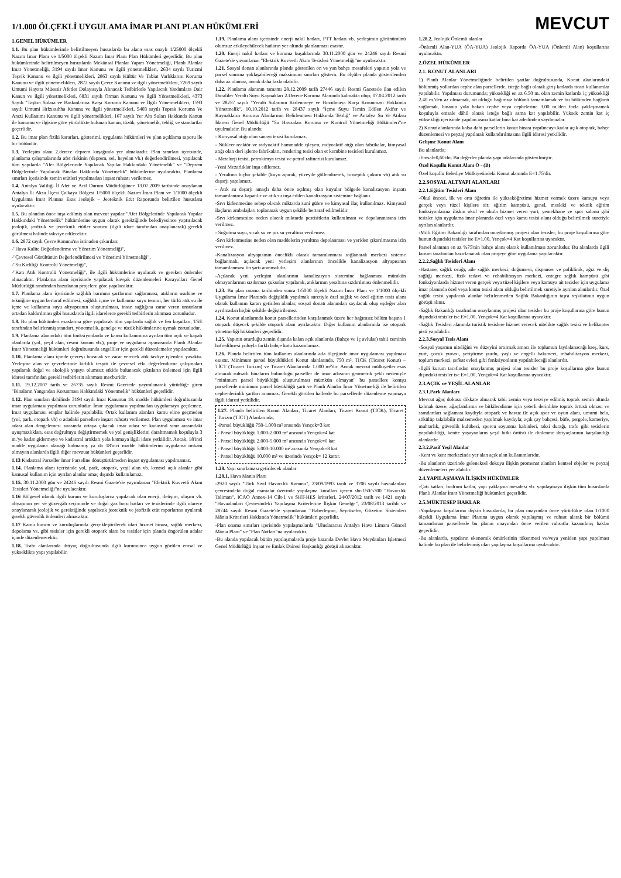1/1.000 ÖLÇEKLİ UYGULAMA İMAR PLANI PLAN HÜKÜMLERİ
MEVCUT
1.GENEL HÜKÜMLER
1.1. Bu plan hükümlerinde belirtilmeyen hususlarda bu alana esas onaylı 1/25000 ölçekli Nazım İmar Planı ve 1/5000 ölçekli Nazım İmar Planı Plan Hükümleri geçerlidir. Bu plan hükümlerinde belirtilmeyen hususlarda Mekânsal Planlar Yapım Yönetmeliği, Planlı Alanlar İmar Yönetmeliği, 3194 sayılı İmar Kanunu ve ilgili yönetmelikleri, 2634 sayılı Turizmi Teşvik Kanunu ve ilgili yönetmelikleri, 2863 sayılı Kültür Ve Tabiat Varlıklarını Koruma Kanunu ve ilgili yönetmelikleri, 2872 sayılı Çevre Kanunu ve ilgili yönetmelikleri, 7269 sayılı Umumi Hayata Müessir Afetler Dolayısıyla Alınacak Tedbirlerle Yapılacak Yardımlara Dair Kanun ve ilgili yönetmelikleri, 6831 sayılı Orman Kanunu ve İlgili Yönetmelikleri, 4373 Sayılı "Taşkın Sulara ve Baskınlarına Karşı Koruma Kanunu ve İlgili Yönetmelikleri, 1593 sayılı Umumi Hıfzıssıhha Kanunu ve ilgili yönetmelikleri, 5403 sayılı Toprak Koruma Ve Arazi Kullanımı Kanunu ve ilgili yönetmelikleri, 167 sayılı Yer Altı Suları Hakkında Kanun ile konumu ve ilgisine göre yürürlükte bulunan kanun, tüzük, yönetmelik, tebliğ ve standartlar geçerlidir.
1.2. Bu imar plan fiziki kararları, gösterimi, uygulama hükümleri ve plan açıklama raporu ile bir bütündür.
1.3. Yerleşim alanı 2.derece deprem kuşağında yer almaktadır. Plan sınırları içerisinde, planlama çalışmalarında afet riskinin (deprem, sel, heyelan vb.) değerlendirilmesi, yapılacak tüm yapılarda "Afet Bölgelerinde Yapılacak Yapılar Hakkındaki Yönetmelik" ve "Deprem Bölgelerinde Yapılacak Binalar Hakkında Yönetmelik" hükümlerine uyulacaktır. Planlama sınırları içerisinde zemin etütleri yapılmadan inşaat ruhsatı verilemez.
1.4. Antalya Valiliği İl Afet ve Acil Durum Müdürlüğünce 13.07.2009 tarihinde onaylanan Antalya İli Aksu İlçesi Çalkaya Bölgesi 1/5000 ölçekli Nazım İmar Planı ve 1/1000 ölçekli Uygulama İmar Planına Esas Jeolojik – Jeoteknik Etüt Raporunda belirtilen hususlara uyulacaktır.
1.5. Bu plandan önce inşa edilmiş olan mevcut yapılar "Afet Bölgelerinde Yapılacak Yapılar Hakkındaki Yönetmelik" hükümlerine uygun olarak gerektiğinde belediyesince yaptırılacak jeolojik, jeofizik ve jeoteknik etütler sonucu (ilgili idare tarafından onaylanarak) gerekli görülmesi halinde takviye edilecektir.
1.6. 2872 sayılı Çevre Kanunu'na istinaden çıkarılan;
-"Hava Kalite Değerlendirme ve Yönetim Yönetmeliği",
-"Çevresel Gürültünün Değerlendirilmesi ve Yönetimi Yönetmeliği",
-"Su Kirliliği Kontrolü Yönetmeliği",
-"Katı Atık Kontrolü Yönetmeliği", ile ilgili hükümlerine uyulacak ve gereken önlemler alınacaktır. Planlama alanı içerisinde yapılacak kavşak düzenlemeleri Karayolları Genel Müdürlüğü tarafından hazırlanan projelere göre yapılacaktır.
1.7. Planlama alanı içerisinde sağlıklı barınma şartlarının sağlanması, atıkların usulüne ve tekniğine uygun bertaraf edilmesi, sağlıklı içme ve kullanma suyu temini, her türlü atık su ile içme ve kullanma suyu altyapısının oluşturulması, insan sağlığına zarar veren unsurların ortadan kaldırılması gibi hususlarda ilgili idarelerce gerekli tedbirlerin alınması zorunludur.
1.8. Bu plan hükümleri esaslarına göre yapılacak tüm yapılarda sağlık ve fen koşulları, TSE tarafından belirlenmiş standart, yönetmelik, genelge ve tüzük hükümlerine uymak zorunludur.
1.9. Planlama alanındaki tüm fonksiyonlarda ve kamu kullanımına ayrılan tüm açık ve kapalı alanlarda (yol, yeşil alan, resmi kurum vb.), proje ve uygulama aşamasında Planlı Alanlar İmar Yönetmeliği hükümleri doğrultusunda engelliler için gerekli düzenlemeler yapılacaktır.
1.10. Planlama alanı içinde çevreyi bozacak ve zarar verecek atık tasfiye işlemleri yasaktır. Yerleşme alan ve çevrelerinde kirlilik tespiti ile çevresel etki değerlendirme çalışmaları yapılarak doğal ve ekolojik yapıya olumsuz etkide bulunacak çıktıların önlemesi için ilgili idaresi tarafından gerekli tedbirlerin alınması mecburidir.
1.11. 19.12.2007 tarih ve 26735 sayılı Resmi Gazetede yayımlanarak yürürlüğe giren "Binaların Yangından Korunması Hakkındaki Yönetmelik" hükümleri geçerlidir.
1.12. Plan sınırları dahilinde 3194 sayılı İmar Kanunun 18. madde hükümleri doğrultusunda imar uygulaması yapılması zorunludur. İmar uygulaması yapılmadan uygulamaya geçilemez. İmar uygulaması etaplar halinde yapılabilir. Ortak kullanım alanları kamu eline geçmeden (yol, park, otopark vb) o adadaki parsellere inşaat ruhsatı verilemez. Plan uygulaması ve imar adası alan dengelemesi sırasında ortaya çıkacak imar adası ve kadastral sınır arasındaki uyuşmazlıkları, esas doğrultuyu değiştirmemek ve yol genişliklerini daraltmamak koşuluyla 3 m.'ye kadar gidermeye ve kadastral artıkları yola katmaya ilgili idare yetkilidir. Ancak, 18'inci madde uygulama olanağı kalmamış ya da 18'inci madde hükümlerini uygulama imkânı olmayan alanlarda ilgili diğer mevzuat hükümleri geçerlidir.
1.13 Kadastral Parseller İmar Parseline dönüştürülmeden inşaat uygulaması yapılmamaz.
1.14. Planlama alanı içerisinde yol, park, otopark, yeşil alan vb. kentsel açık alanlar gibi kamusal kullanım için ayrılan alanlar amaç dışında kullanılamaz.
1.15. 30.11.2000 gün ve 24246 sayılı Resmi Gazete'de yayımlanan "Elektrik Kuvvetli Akım Tesisleri Yönetmeliği"ne uyulacaktır.
1.16 Bölgesel olarak ilgili kurum ve kuruluşlarca yapılacak olan enerji, iletişim, ulaşım vb. altyapının yer ve güzergâh seçiminde ve doğal gaz boru hatları ve tesislerinde ilgili idarece onaylanarak jeolojik ve gerektiğinde yapılacak jeoteknik ve jeofizik etüt raporlarına uyularak gerekli güvenlik önlemleri alınacaktır.
1.17 Kamu kurum ve kuruluşlarında gerçekleştirilecek idari hizmet binası, sağlık merkezi, depolama vs. gibi tesisler için gerekli otopark alanı bu tesisler için planda öngörülen adalar içinde düzenlenecektir.
1.18. Trafo alanlarında ihtiyaç doğrultusunda ilgili kurumunca uygun görülen emsal ve yükseklikte yapı yapılabilir.
1.19. Planlama alanı içerisinde enerji nakil hatları, PTT hatları vb. yerleşimin görünümünü olumsuz etkileyebilecek hatların yer altında planlanması esastır.
1.20. Enerji nakil hatları ve koruma kuşaklarında 30.11.2000 gün ve 24246 sayılı Resmi Gazete'de yayımlanan "Elektrik Kuvvetli Akım Tesisleri Yönetmeliği"ne uyulacaktır.
1.21. Sosyal donatı alanlarında planda gösterilen ön ve yan bahçe mesafeleri yapının yola ve parsel sınırına yaklaşabileceği maksimum sınırları gösterir. Bu ölçüler planda gösterilenden daha az olamaz, ancak daha fazla olabilir.
1.22. Planlama alanının tamamı 28.12.2009 tarih 27446 sayılı Resmi Gazetede ilan edilen Duraliler Yeraltı Suyu Kaynakları 2.Derece Koruma Alanında kalmakta olup; 07.04.2012 tarih ve 28257 sayılı "Yeraltı Sularının Kirlenmeye ve Bozulmaya Karşı Korunması Hakkında Yönetmelik", 10.10.2012 tarih ve 28437 sayılı "İçme Suyu Temin Edilen Akifer ve Kaynakların Koruma Alanlarının Belirlenmesi Hakkında Tebliğ" ve Antalya Su Ve Atıksu İdaresi Genel Müdürlüğü "Su Havzaları Koruma ve Kontrol Yönetmeliği Hükümleri"ne uyulmalıdır. Bu alanda;
- Kimyasal atığı olan sanayi tesisi kurulamaz.
- Nükleer reaktör ve radyoaktif hammadde işleyen, radyoaktif atığı olan fabrikalar, kimyasal atığı olan deri işleme fabrikaları, rendering tesisi olan et kombine tesisleri kurulamaz.
- Metalurji tesisi, petrokimya tesisi ve petrol rafinerisi kurulamaz.
-Yeni Mezarlıklar inşa edilemez.
- Yeraltına hiçbir şekilde (kuyu açarak, yüzeyde göllendirerek, fosseptik çukuru vb) atık su deşarjı yapılamaz.
- Atık su deşarjı amaçlı daha önce açılmış olan kuyular bölgede kanalizasyon inşaatı tamamlanınca kapatılır ve atık su inşa edilen kanalizasyon sistemine bağlanır.
-Sıvı kirlenmesine sebep olacak miktarda suni gübre ve kimyasal ilaç kullanılmaz. Kimyasal ilaçların ambalajları toplanarak uygun şekilde bertaraf edilmelidir.
-Sıvı kirlenmesine neden olacak miktarda pestisitlerin kullanılması ve depolanmasına izin verilmez.
- Soğutma suyu, sıcak su ve pis su yeraltına verilemez.
-Sıvı kirlenmesine neden olan maddelerin yeraltına depolanması ve yeriden çıkarılmasına izin verilmez.
-Kanalizasyon altyapısının öncelikli olarak tamamlanması sağlanarak merkezi sisteme bağlanmalı, açılacak yeni yerleşim alanlarının öncelikle kanalizasyon altyapısının tamamlanması ön şartı aranmalıdır.
-Açılacak yeni yerleşim alanlarının kanalizasyon sistemine bağlanması mümkün olmayanlarının sızdırmaz çukurlar yapılarak, atıklarının yeraltına sızdırılması önlenmelidir.
1.23. Bu plan onama tarihinden sonra 1/5000 ölçekli Nazım İmar Planı ve 1/1000 ölçekli Uygulama İmar Planında değişiklik yapılmak suretiyle özel sağlık ve özel eğitim tesis alanı olarak kullanım kararı getirilen alanlar, sosyal donatı alanından sayılacak olup eşdeğer alan ayrılmadan hiçbir şekilde değiştirilemez.
1.24. Konut alanlarında konut parsellerinden karşılanmak üzere her bağımsız bölüm başına 1 otopark düşecek şekilde otopark alanı ayrılacaktır. Diğer kullanım alanlarında ise otopark yönetmeliği hükümleri geçerlidir.
1.25. Yapının oturduğu zemin dışında kalan açık alanlarda (Bahçe ve İç avlular) tabii zeminin hafredilmesi yoluyla farklı bahçe kotu kazanılamaz.
1.26. Planda belirtilen tüm kullanım alanlarında ada ölçeğinde imar uygulaması yapılması esastır. Minimum parsel büyüklükleri Konut alanlarında, 750 m², TİCK (Ticaret Konut) – TİCT (Ticaret Turizm) ve Ticaret Alanlarında 1.000 m²'dir. Ancak mevcut mülkiyetler esas alınarak ruhsatlı binaların bulunduğu parseller ile imar adasının geometrik şekli nedeniyle "minimum parsel büyüklüğü oluşturulması mümkün olmayan" bu parsellere komşu parsellerde minimum parsel büyüklüğü şartı ve Planlı Alanlar İmar Yönetmeliği ile belirtilen cephe-derinlik şartları aranmaz. Gerekli görülen hallerde bu parsellerde düzenleme yapmaya ilgili idaresi yetkilidir.
1.27. Planda belirtilen Konut Alanları, Ticaret Alanları, Ticaret Konut (TİCK), Ticaret Turizm (TİCT) Alanlarında;
-Parsel büyüklüğü 750-1.000 m² arasında Yençok=3 kat
- Parsel büyüklüğü 1.000-2.000 m² arasında Yençok=4 kat
- Parsel büyüklüğü 2.000-5.000 m² arasında Yençok=6 kat
- Parsel büyüklüğü 5.000-10.000 m² arasında Yençok=8 kat
- Parsel büyüklüğü 10.000 m² ve üzerinde Yençok= 12 kattır.
1.28. Yapı sınırlaması getirilecek alanlar
1.28.1. Hava Mania Planı
-2920 sayılı "Türk Sivil Havacılık Kanunu", 23/09/1993 tarih ve 3706 sayılı havaalanları çevresindeki doğal manialar üzerinde yapılaşma kuralları içeren shr-150/5300 "Havacılık Talimatı", ICAO Annex-14 Cilt-1 ve SHT-HES kriterleri, 24/07/2012 tarih ve 1421 sayılı "Havaalanları Çevresindeki Yapılaşma Kriterlerine İlişkin Genelge", 23/08/2013 tarihli ve 28744 sayılı Resmi Gazete'de yayımlanan "Haberleşme, Seyrüsefer, Gözetim Sistemleri Mânia Kriterleri Hakkında Yönetmelik" hükümleri geçerlidir.
-Plan onama sınırları içerisinde yapılaşmalarda "Uluslararası Antalya Hava Limanı Güncel Mânia Planı" ve "Plan Notları"na uyulacaktır.
-Bu alanda yapılacak bütün yapılaşmalarda proje bazında Devlet Hava Meydanları İşletmesi Genel Müdürlüğü İnşaat ve Emlak Dairesi Başkanlığı görüşü alınacaktır.
1.28.2. Jeolojik Önlemli alanlar
-Önlemli Alan-YUA (ÖA-YUA) Jeolojik Raporda ÖA-YUA (Önlemli Alan) koşullarına uyulacaktır.
2.ÖZEL HÜKÜMLER
2.1. KONUT ALANLARI
1) Planlı Alanlar Yönetmeliğinde belirtilen şartlar doğrultusunda, Konut alanlarındaki bölünmüş yollardan cephe alan parsellerde, isteğe bağlı olarak giriş katlarda ticari kullanımlar yapılabilir. Yapılması durumunda; yüksekliği en az 6.50 m. olan zemin katlarda iç yüksekliği 2.40 m.'den az olmamak, ait olduğu bağımsız bölümü tamamlamak ve bu bölümden bağlantı sağlamak, binanın yola bakan cephe veya cephelerine 3.00 m.'den fazla yaklaşmamak koşuluyla emsale dâhil olarak isteğe bağlı asma kat yapılabilir. Yüksek zemin kat iç yüksekliği içerisinde yapılan asma katlar bina kat adedinden sayılmazlar.
2) Konut alanlarında kalsa dahi parsellerin konut binası yapılıncaya kadar açık otopark, bahçe düzenlemesi ve peyzaj yapılarak kullandırılmasına ilgili idaresi yetkilidir.
Gelişme Konut Alanı
Bu alanlarda;
-Emsal=0,60'dır. Bu değerler planda yapı adalarında gösterilmiştir.
Özel Koşullu Konut Alanı Ö - (B)
Özel koşullu Belediye Mülkiyetindeki Konut alanında E=1.75'dir.
2.2.SOSYAL ALTYAPI ALANLARI
2.2.1.Eğitim Tesisleri Alanı
-Okul öncesi, ilk ve orta öğretim ile yükseköğretime hizmet vermek üzere kamuya veya gerçek veya tüzel kişilere ait; eğitim kampüsü, genel, mesleki ve teknik eğitim fonksiyonlarına ilişkin okul ve okula hizmet veren yurt, yemekhane ve spor salonu gibi tesisler için uygulama imar planında özel veya kamu tesisi alanı olduğu belirtilmek suretiyle ayrılan alanlardır.
-Milli Eğitim Bakanlığı tarafından onaylanmış projesi olan tesisler, bu proje koşullarına göre bunun dışındaki tesisler ise E=1.00, Yençok=4 Kat koşullarına uyacaktır.
Parsel alanının en az %75'nin bahçe alanı olarak kullanılması zorunludur. Bu alanlarda ilgili kurum tarafından hazırlanacak olan projeye göre uygulama yapılacaktır.
2.2.2.Sağlık Tesisleri Alanı
-Hastane, sağlık ocağı, aile sağlık merkezi, doğumevi, dispanser ve poliklinik, ağız ve diş sağlığı merkezi, fizik tedavi ve rehabilitasyon merkezi, entegre sağlık kampüsü gibi fonksiyonlarda hizmet veren gerçek veya tüzel kişilere veya kamuya ait tesisler için uygulama imar planında özel veya kamu tesisi alanı olduğu belirtilmek suretiyle ayrılan alanlardır. Özel sağlık tesisi yapılacak alanlar belirlenmeden Sağlık Bakanlığının taşra teşkilatının uygun görüşü alınır.
-Sağlık Bakanlığı tarafından onaylanmış projesi olan tesisler bu proje koşullarına göre bunun dışındaki tesisler ise E=1.00, Yençok=4 Kat koşullarına uyacaktır.
-Sağlık Tesisleri alanında turistik tesislere hizmet verecek nitelikte sağlık tesisi ve helikopter pisti yapılabilir.
2.2.3.Sosyal Tesis Alanı
-Sosyal yaşamın niteliğini ve düzeyini artırmak amacı ile toplumun faydalanacağı kreş, kurs, yurt, çocuk yuvası, yetiştirme yurdu, yaşlı ve engelli bakımevi, rehabilitasyon merkezi, toplum merkezi, şefkat evleri gibi fonksiyonların yapılabileceği alanlardır.
-İlgili kurum tarafından onaylanmış projesi olan tesisler bu proje koşullarına göre bunun dışındaki tesisler ise E=1.00, Yençok=4 Kat koşullarına uyacaktır.
2.3.AÇIK ve YEŞİL ALANLAR
2.3.1.Park Alanları
Mevcut ağaç dokusu dikkate alınarak tabii zemin veya tesviye edilmiş toprak zemin altında kalmak üzere, ağaçlandırma ve bitkilendirme için yeterli derinlikte toprak örtüsü olması ve standartları sağlaması kaydıyla otopark ve havuz ile açık spor ve oyun alanı, umumi hela, sökülüp takılabilir malzemeden yapılmak kaydıyla; açık çay bahçesi, büfe, pergole, kameriye, muhtarlık, güvenlik kulübesi, sporcu soyunma kabinleri, taksi durağı, trafo gibi tesislerin yapılabildiği, kentte yaşayanların yeşil bitki örtüsü ile dinlenme ihtiyaçlarının karşılandığı alanlardır.
2.3.2.Pasif Yeşil Alanlar
-Kent ve kent merkezinde yer alan açık alan kullanımlarıdır.
-Bu alanların üzerinde geleneksel dokuya ilişkin promenat alanları kentsel objeler ve peyzaj düzenlemeleri yer alabilir.
2.4.YAPILAŞMAYA İLİŞKİN HÜKÜMLER
-Çatı katları, bodrum katlar, yapı yaklaşma mesafesi vb. yapılaşmaya ilişkin tüm hususlarda Planlı Alanlar İmar Yönetmeliği hükümleri geçerlidir.
2.5.MÜKTESEP HAKLAR
-Yapılaşma koşullarına ilişkin hususlarda, bu plan onayından önce yürürlükte olan 1/1000 ölçekli Uygulama İmar Planına uygun olarak yapılaşmış ve ruhsat alarak bir bölümü tamamlanan parsellerde bu planın onayından önce verilen ruhsatla kazanılmış haklar geçerlidir.
-Bu alanlarda, yapıların ekonomik ömürlerinin tükenmesi ve/veya yeniden yapı yapılması halinde bu plan ile belirlenmiş olan yapılaşma koşullarına uyulacaktır.